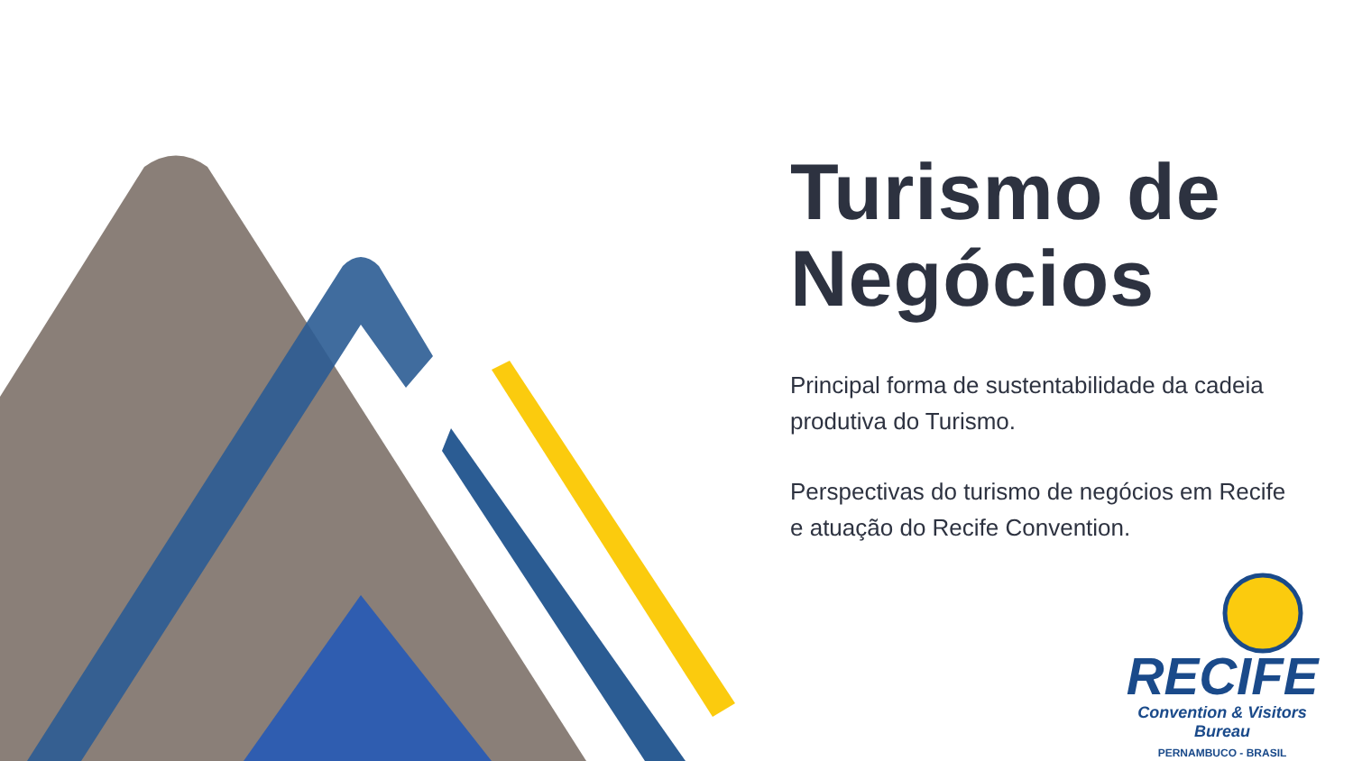Turismo de Negócios
Principal forma de sustentabilidade da cadeia produtiva do Turismo.
Perspectivas do turismo de negócios em Recife e atuação do Recife Convention.
RECIFE
Convention & Visitors Bureau
PERNAMBUCO - BRASIL